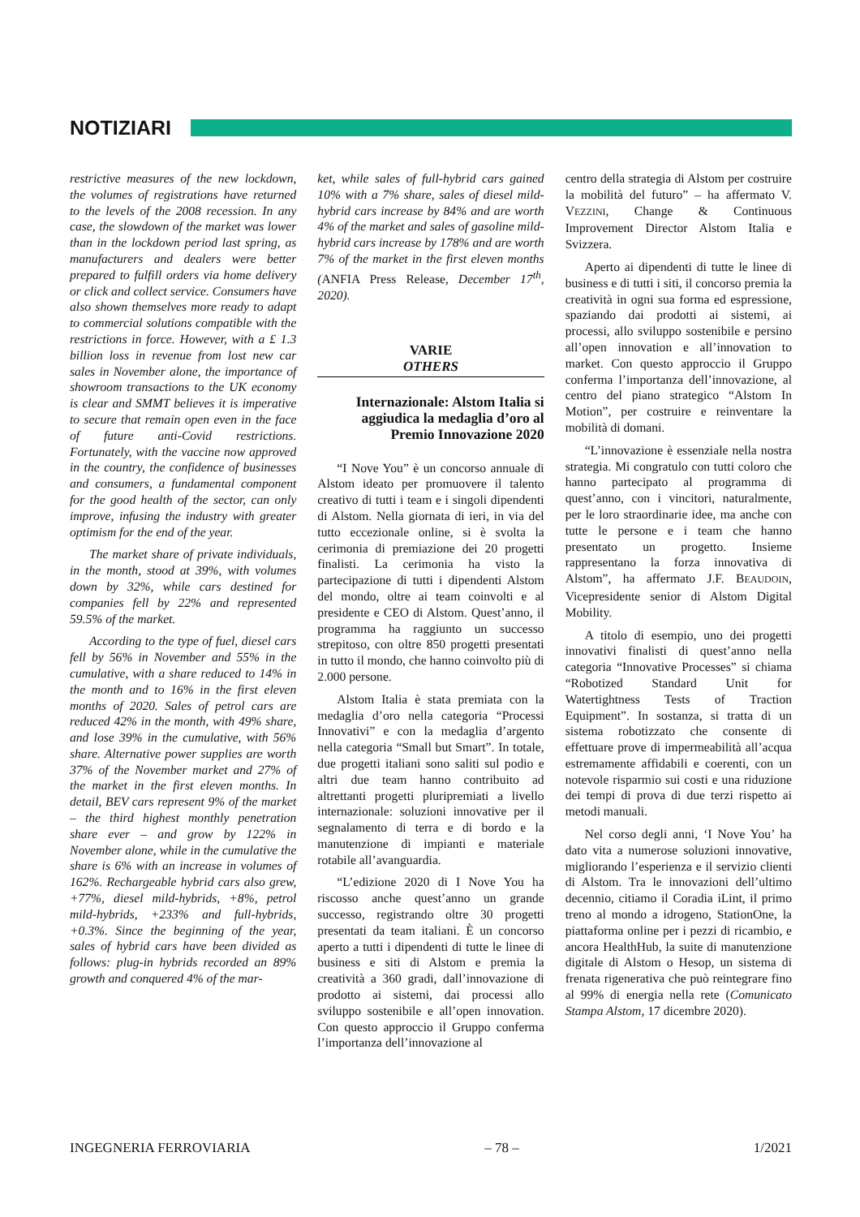NOTIZIARI
restrictive measures of the new lockdown, the volumes of registrations have returned to the levels of the 2008 recession. In any case, the slowdown of the market was lower than in the lockdown period last spring, as manufacturers and dealers were better prepared to fulfill orders via home delivery or click and collect service. Consumers have also shown themselves more ready to adapt to commercial solutions compatible with the restrictions in force. However, with a £ 1.3 billion loss in revenue from lost new car sales in November alone, the importance of showroom transactions to the UK economy is clear and SMMT believes it is imperative to secure that remain open even in the face of future anti-Covid restrictions. Fortunately, with the vaccine now approved in the country, the confidence of businesses and consumers, a fundamental component for the good health of the sector, can only improve, infusing the industry with greater optimism for the end of the year.
The market share of private individuals, in the month, stood at 39%, with volumes down by 32%, while cars destined for companies fell by 22% and represented 59.5% of the market.
According to the type of fuel, diesel cars fell by 56% in November and 55% in the cumulative, with a share reduced to 14% in the month and to 16% in the first eleven months of 2020. Sales of petrol cars are reduced 42% in the month, with 49% share, and lose 39% in the cumulative, with 56% share. Alternative power supplies are worth 37% of the November market and 27% of the market in the first eleven months. In detail, BEV cars represent 9% of the market – the third highest monthly penetration share ever – and grow by 122% in November alone, while in the cumulative the share is 6% with an increase in volumes of 162%. Rechargeable hybrid cars also grew, +77%, diesel mild-hybrids, +8%, petrol mild-hybrids, +233% and full-hybrids, +0.3%. Since the beginning of the year, sales of hybrid cars have been divided as follows: plug-in hybrids recorded an 89% growth and conquered 4% of the mar-
ket, while sales of full-hybrid cars gained 10% with a 7% share, sales of diesel mild-hybrid cars increase by 84% and are worth 4% of the market and sales of gasoline mild-hybrid cars increase by 178% and are worth 7% of the market in the first eleven months (ANFIA Press Release, December 17<sup>th</sup>, 2020).
VARIE
OTHERS
Internazionale: Alstom Italia si aggiudica la medaglia d’oro al Premio Innovazione 2020
“I Nove You” è un concorso annuale di Alstom ideato per promuovere il talento creativo di tutti i team e i singoli dipendenti di Alstom. Nella giornata di ieri, in via del tutto eccezionale online, si è svolta la cerimonia di premiazione dei 20 progetti finalisti. La cerimonia ha visto la partecipazione di tutti i dipendenti Alstom del mondo, oltre ai team coinvolti e al presidente e CEO di Alstom. Quest’anno, il programma ha raggiunto un successo strepitoso, con oltre 850 progetti presentati in tutto il mondo, che hanno coinvolto più di 2.000 persone.
Alstom Italia è stata premiata con la medaglia d’oro nella categoria “Processi Innovativi” e con la medaglia d’argento nella categoria “Small but Smart”. In totale, due progetti italiani sono saliti sul podio e altri due team hanno contribuito ad altrettanti progetti pluripremiati a livello internazionale: soluzioni innovative per il segnalamento di terra e di bordo e la manutenzione di impianti e materiale rotabile all’avanguardia.
“L’edizione 2020 di I Nove You ha riscosso anche quest’anno un grande successo, registrando oltre 30 progetti presentati da team italiani. È un concorso aperto a tutti i dipendenti di tutte le linee di business e siti di Alstom e premia la creatività a 360 gradi, dall’innovazione di prodotto ai sistemi, dai processi allo sviluppo sostenibile e all’open innovation. Con questo approccio il Gruppo conferma l’importanza dell’innovazione al
centro della strategia di Alstom per costruire la mobilità del futuro” – ha affermato V. VEZZINI, Change & Continuous Improvement Director Alstom Italia e Svizzera.
Aperto ai dipendenti di tutte le linee di business e di tutti i siti, il concorso premia la creatività in ogni sua forma ed espressione, spaziando dai prodotti ai sistemi, ai processi, allo sviluppo sostenibile e persino all’open innovation e all’innovation to market. Con questo approccio il Gruppo conferma l’importanza dell’innovazione, al centro del piano strategico “Alstom In Motion”, per costruire e reinventare la mobilità di domani.
“L’innovazione è essenziale nella nostra strategia. Mi congratulo con tutti coloro che hanno partecipato al programma di quest’anno, con i vincitori, naturalmente, per le loro straordinarie idee, ma anche con tutte le persone e i team che hanno presentato un progetto. Insieme rappresentano la forza innovativa di Alstom”, ha affermato J.F. BEAUDOIN, Vicepresidente senior di Alstom Digital Mobility.
A titolo di esempio, uno dei progetti innovativi finalisti di quest’anno nella categoria “Innovative Processes” si chiama “Robotized Standard Unit for Watertightness Tests of Traction Equipment”. In sostanza, si tratta di un sistema robotizzato che consente di effettuare prove di impermeabilità all’acqua estremamente affidabili e coerenti, con un notevole risparmio sui costi e una riduzione dei tempi di prova di due terzi rispetto ai metodi manuali.
Nel corso degli anni, ‘I Nove You’ ha dato vita a numerose soluzioni innovative, migliorando l’esperienza e il servizio clienti di Alstom. Tra le innovazioni dell’ultimo decennio, citiamo il Coradia iLint, il primo treno al mondo a idrogeno, StationOne, la piattaforma online per i pezzi di ricambio, e ancora HealthHub, la suite di manutenzione digitale di Alstom o Hesop, un sistema di frenata rigenerativa che può reintegrare fino al 99% di energia nella rete (Comunicato Stampa Alstom, 17 dicembre 2020).
INGEGNERIA FERROVIARIA – 78 – 1/2021